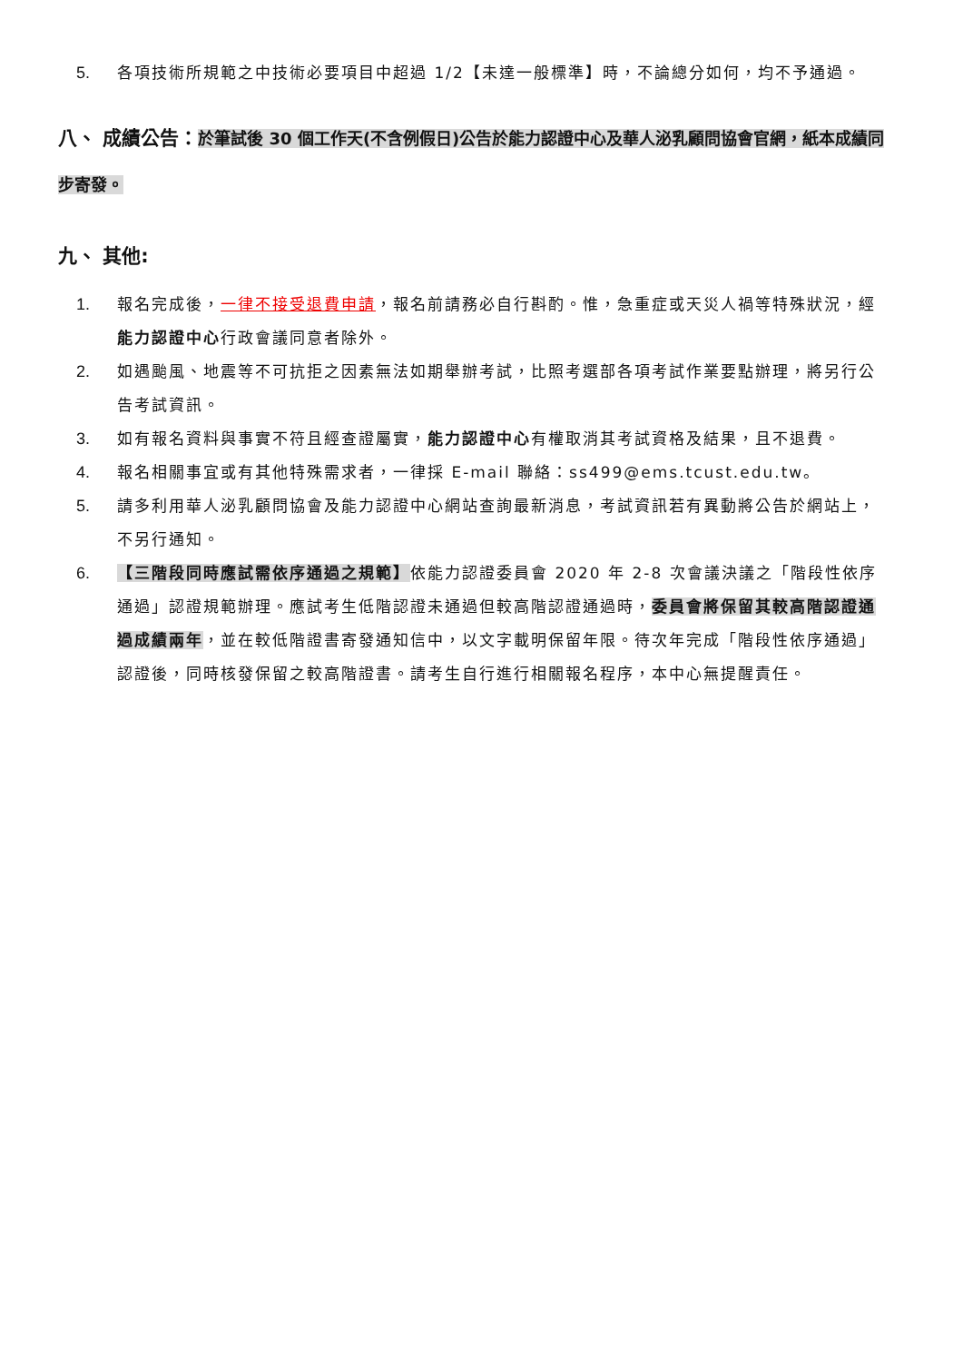5. 各項技術所規範之中技術必要項目中超過 1/2【未達一般標準】時，不論總分如何，均不予通過。
八、 成績公告：於筆試後 30 個工作天(不含例假日)公告於能力認證中心及華人泌乳顧問協會官網，紙本成績同步寄發。
九、 其他:
1. 報名完成後，一律不接受退費申請，報名前請務必自行斟酌。惟，急重症或天災人禍等特殊狀況，經能力認證中心行政會議同意者除外。
2. 如遇颱風、地震等不可抗拒之因素無法如期舉辦考試，比照考選部各項考試作業要點辦理，將另行公告考試資訊。
3. 如有報名資料與事實不符且經查證屬實，能力認證中心有權取消其考試資格及結果，且不退費。
4. 報名相關事宜或有其他特殊需求者，一律採 E-mail 聯絡：ss499@ems.tcust.edu.tw。
5. 請多利用華人泌乳顧問協會及能力認證中心網站查詢最新消息，考試資訊若有異動將公告於網站上，不另行通知。
6. 【三階段同時應試需依序通過之規範】依能力認證委員會 2020 年 2-8 次會議決議之「階段性依序通過」認證規範辦理。應試考生低階認證未通過但較高階認證通過時，委員會將保留其較高階認證通過成績兩年，並在較低階證書寄發通知信中，以文字載明保留年限。待次年完成「階段性依序通過」認證後，同時核發保留之較高階證書。請考生自行進行相關報名程序，本中心無提醒責任。